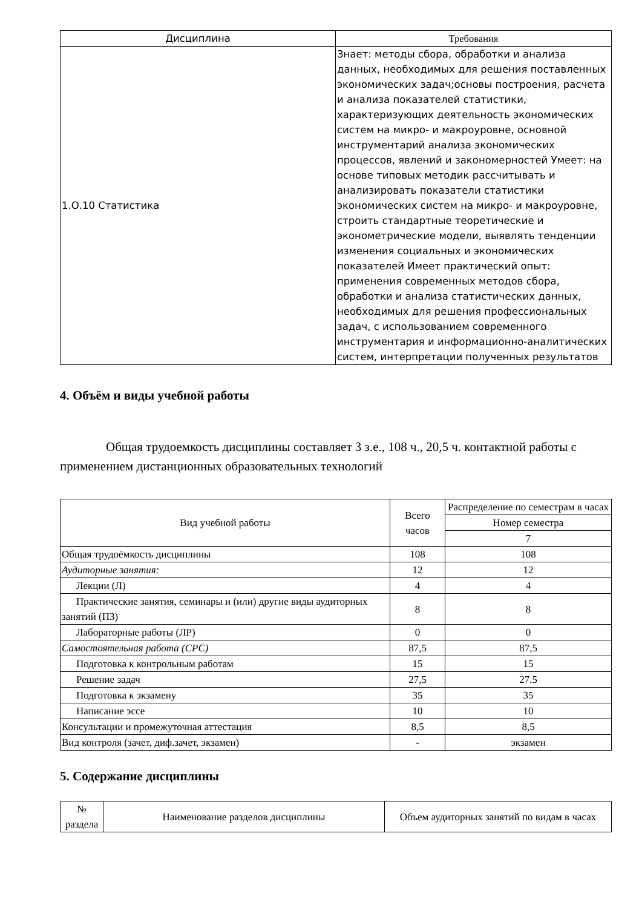| Дисциплина | Требования |
| 1.О.10 Статистика | Знает: методы сбора, обработки и анализа данных, необходимых для решения поставленных экономических задач;основы построения, расчета и анализа показателей статистики, характеризующих деятельность экономических систем на микро- и макроуровне, основной инструментарий анализа экономических процессов, явлений и закономерностей Умеет: на основе типовых методик рассчитывать и анализировать показатели статистики экономических систем на микро- и макроуровне, строить стандартные теоретические и эконометрические модели, выявлять тенденции изменения социальных и экономических показателей Имеет практический опыт: применения современных методов сбора, обработки и анализа статистических данных, необходимых для решения профессиональных задач, с использованием современного инструментария и информационно-аналитических систем, интерпретации полученных результатов |
4. Объём и виды учебной работы
Общая трудоемкость дисциплины составляет 3 з.е., 108 ч., 20,5 ч. контактной работы с применением дистанционных образовательных технологий
| Вид учебной работы | Всего часов | Распределение по семестрам в часах |
| | | Номер семестра |
| | | 7 |
| Общая трудоёмкость дисциплины | 108 | 108 |
| Аудиторные занятия: | 12 | 12 |
| Лекции (Л) | 4 | 4 |
| Практические занятия, семинары и (или) другие виды аудиторных занятий (ПЗ) | 8 | 8 |
| Лабораторные работы (ЛР) | 0 | 0 |
| Самостоятельная работа (СРС) | 87,5 | 87,5 |
| Подготовка к контрольным работам | 15 | 15 |
| Решение задач | 27,5 | 27.5 |
| Подготовка к экзамену | 35 | 35 |
| Написание эссе | 10 | 10 |
| Консультации и промежуточная аттестация | 8,5 | 8,5 |
| Вид контроля (зачет, диф.зачет, экзамен) | - | экзамен |
5. Содержание дисциплины
| № раздела | Наименование разделов дисциплины | Объем аудиторных занятий по видам в часах |